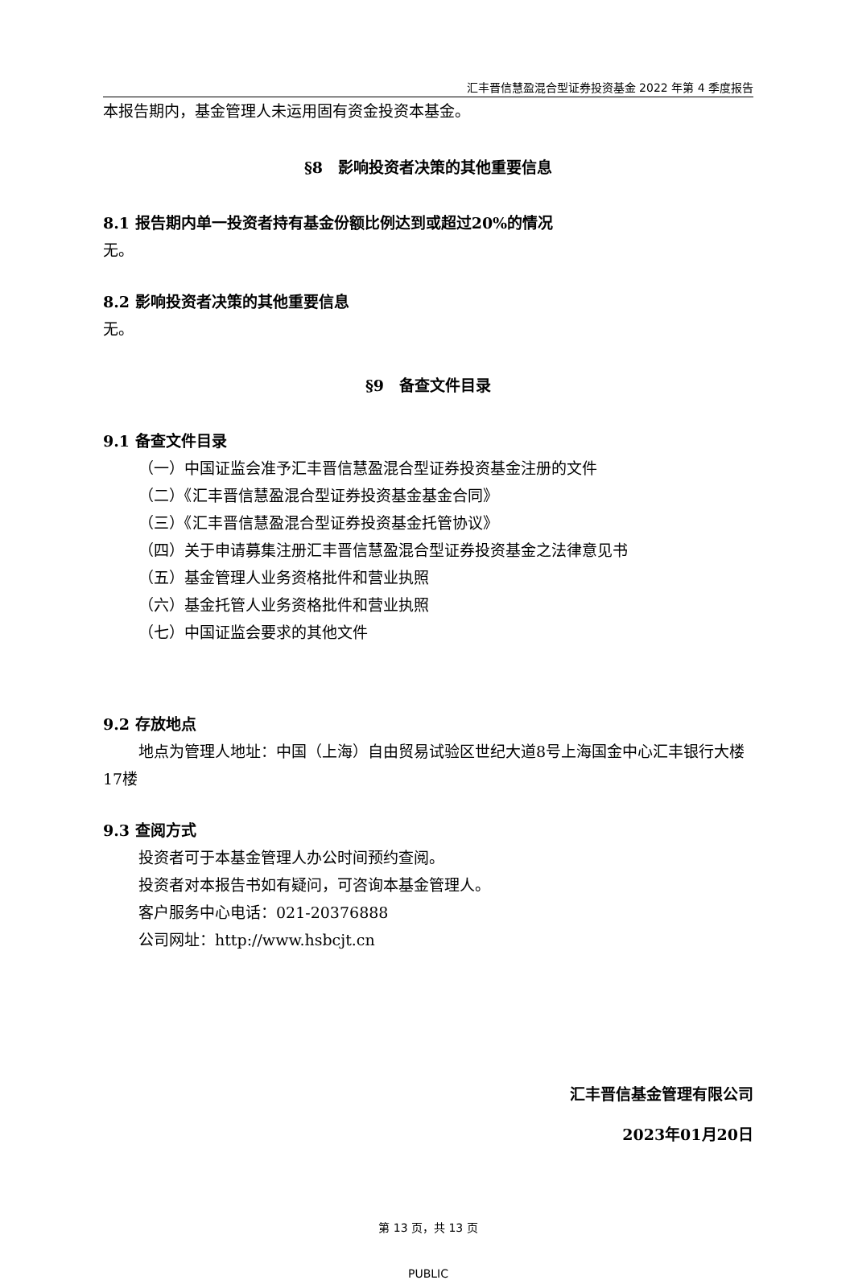汇丰晋信慧盈混合型证券投资基金 2022 年第 4 季度报告
本报告期内，基金管理人未运用固有资金投资本基金。
§8　影响投资者决策的其他重要信息
8.1 报告期内单一投资者持有基金份额比例达到或超过20%的情况
无。
8.2 影响投资者决策的其他重要信息
无。
§9　备查文件目录
9.1 备查文件目录
（一）中国证监会准予汇丰晋信慧盈混合型证券投资基金注册的文件
（二）《汇丰晋信慧盈混合型证券投资基金基金合同》
（三）《汇丰晋信慧盈混合型证券投资基金托管协议》
（四）关于申请募集注册汇丰晋信慧盈混合型证券投资基金之法律意见书
（五）基金管理人业务资格批件和营业执照
（六）基金托管人业务资格批件和营业执照
（七）中国证监会要求的其他文件
9.2 存放地点
地点为管理人地址：中国（上海）自由贸易试验区世纪大道8号上海国金中心汇丰银行大楼17楼
9.3 查阅方式
投资者可于本基金管理人办公时间预约查阅。
投资者对本报告书如有疑问，可咨询本基金管理人。
客户服务中心电话：021-20376888
公司网址：http://www.hsbcjt.cn
汇丰晋信基金管理有限公司
2023年01月20日
第 13 页，共 13 页
PUBLIC